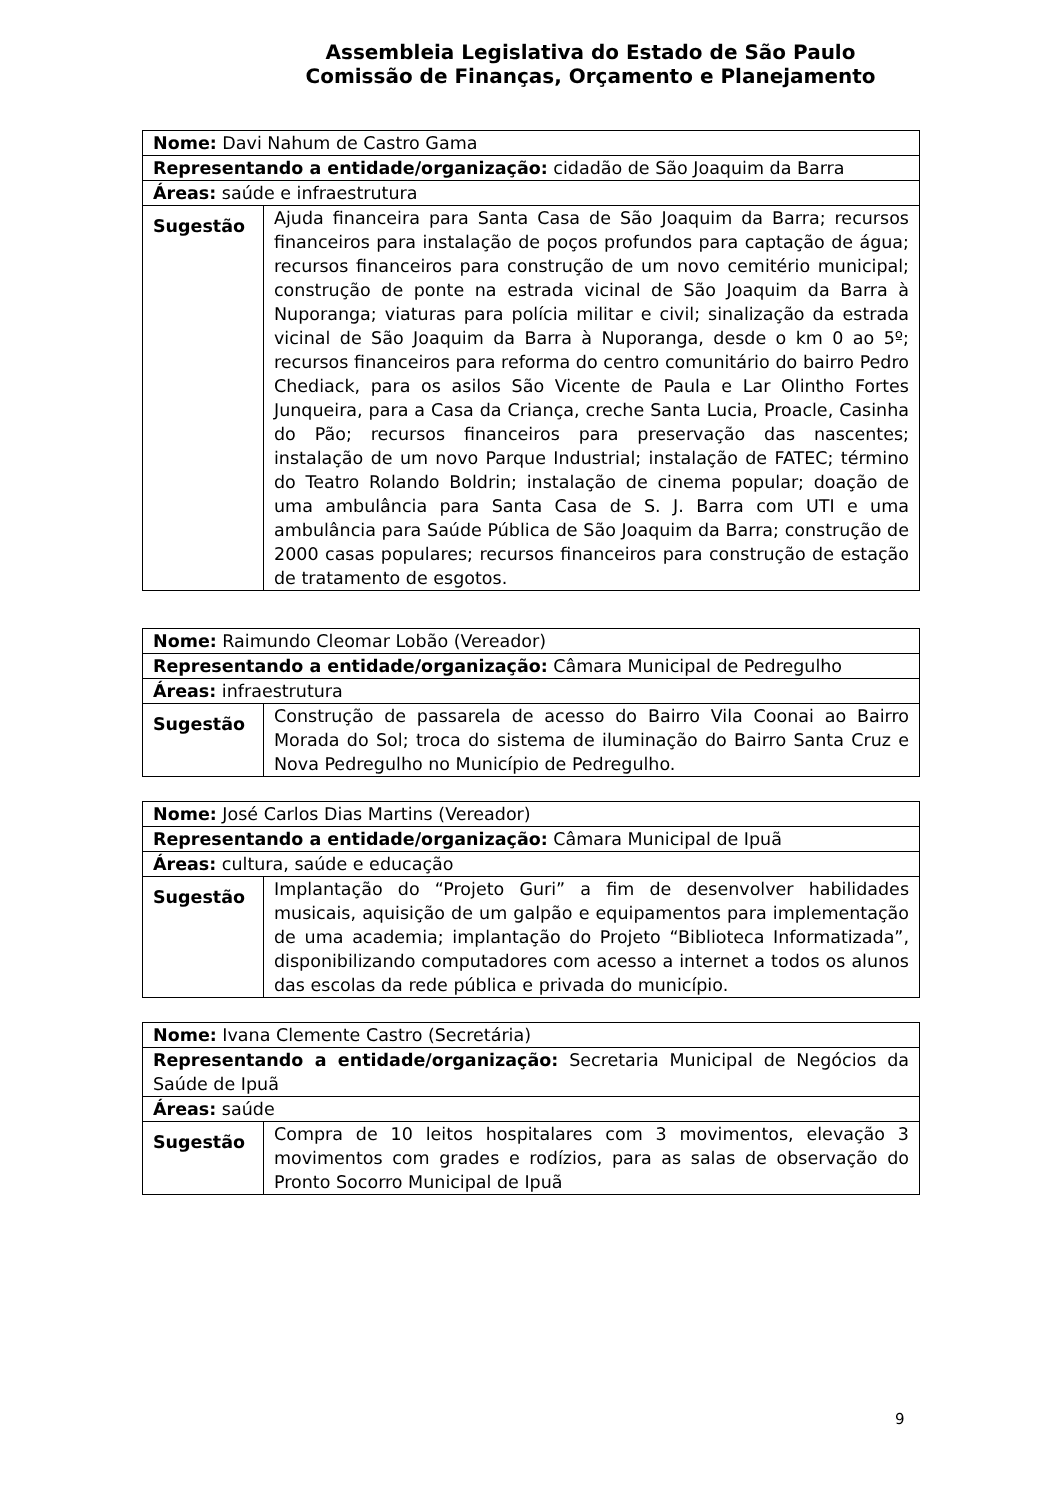Assembleia Legislativa do Estado de São Paulo
Comissão de Finanças, Orçamento e Planejamento
| Nome: Davi Nahum de Castro Gama | |
| Representando a entidade/organização: cidadão de São Joaquim da Barra | |
| Áreas: saúde e infraestrutura | |
| Sugestão | Ajuda financeira para Santa Casa de São Joaquim da Barra; recursos financeiros para instalação de poços profundos para captação de água; recursos financeiros para construção de um novo cemitério municipal; construção de ponte na estrada vicinal de São Joaquim da Barra à Nuporanga; viaturas para polícia militar e civil; sinalização da estrada vicinal de São Joaquim da Barra à Nuporanga, desde o km 0 ao 5º; recursos financeiros para reforma do centro comunitário do bairro Pedro Chediack, para os asilos São Vicente de Paula e Lar Olintho Fortes Junqueira, para a Casa da Criança, creche Santa Lucia, Proacle, Casinha do Pão; recursos financeiros para preservação das nascentes; instalação de um novo Parque Industrial; instalação de FATEC; término do Teatro Rolando Boldrin; instalação de cinema popular; doação de uma ambulância para Santa Casa de S. J. Barra com UTI e uma ambulância para Saúde Pública de São Joaquim da Barra; construção de 2000 casas populares; recursos financeiros para construção de estação de tratamento de esgotos. |
| Nome: Raimundo Cleomar Lobão (Vereador) | |
| Representando a entidade/organização: Câmara Municipal de Pedregulho | |
| Áreas: infraestrutura | |
| Sugestão | Construção de passarela de acesso do Bairro Vila Coonai ao Bairro Morada do Sol; troca do sistema de iluminação do Bairro Santa Cruz e Nova Pedregulho no Município de Pedregulho. |
| Nome: José Carlos Dias Martins (Vereador) | |
| Representando a entidade/organização: Câmara Municipal de Ipuã | |
| Áreas: cultura, saúde e educação | |
| Sugestão | Implantação do “Projeto Guri” a fim de desenvolver habilidades musicais, aquisição de um galpão e equipamentos para implementação de uma academia; implantação do Projeto “Biblioteca Informatizada”, disponibilizando computadores com acesso a internet a todos os alunos das escolas da rede pública e privada do município. |
| Nome: Ivana Clemente Castro (Secretária) | |
| Representando a entidade/organização: Secretaria Municipal de Negócios da Saúde de Ipuã | |
| Áreas: saúde | |
| Sugestão | Compra de 10 leitos hospitalares com 3 movimentos, elevação 3 movimentos com grades e rodízios, para as salas de observação do Pronto Socorro Municipal de Ipuã |
9